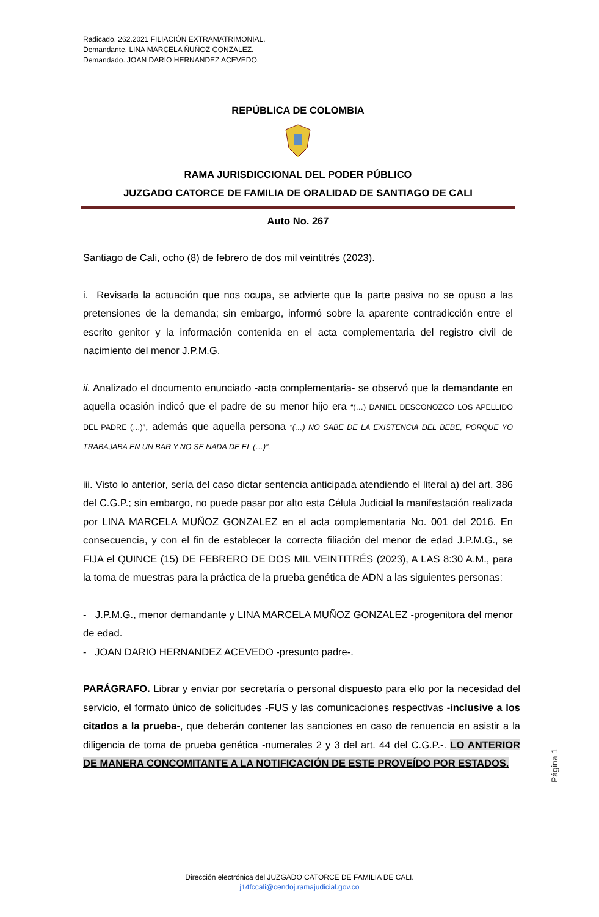Radicado. 262.2021 FILIACIÓN EXTRAMATRIMONIAL.
Demandante. LINA MARCELA ÑUÑOZ GONZALEZ.
Demandado. JOAN DARIO HERNANDEZ ACEVEDO.
REPÚBLICA DE COLOMBIA
RAMA JURISDICCIONAL DEL PODER PÚBLICO
JUZGADO CATORCE DE FAMILIA DE ORALIDAD DE SANTIAGO DE CALI
Auto No. 267
Santiago de Cali, ocho (8) de febrero de dos mil veintitrés (2023).
i. Revisada la actuación que nos ocupa, se advierte que la parte pasiva no se opuso a las pretensiones de la demanda; sin embargo, informó sobre la aparente contradicción entre el escrito genitor y la información contenida en el acta complementaria del registro civil de nacimiento del menor J.P.M.G.
ii. Analizado el documento enunciado -acta complementaria- se observó que la demandante en aquella ocasión indicó que el padre de su menor hijo era “(…) DANIEL DESCONOZCO LOS APELLIDO DEL PADRE (…)”, además que aquella persona “(…) NO SABE DE LA EXISTENCIA DEL BEBE, PORQUE YO TRABAJABA EN UN BAR Y NO SE NADA DE EL (…)”.
iii. Visto lo anterior, sería del caso dictar sentencia anticipada atendiendo el literal a) del art. 386 del C.G.P.; sin embargo, no puede pasar por alto esta Célula Judicial la manifestación realizada por LINA MARCELA MUÑOZ GONZALEZ en el acta complementaria No. 001 del 2016. En consecuencia, y con el fin de establecer la correcta filiación del menor de edad J.P.M.G., se FIJA el QUINCE (15) DE FEBRERO DE DOS MIL VEINTITRÉS (2023), A LAS 8:30 A.M., para la toma de muestras para la práctica de la prueba genética de ADN a las siguientes personas:
- J.P.M.G., menor demandante y LINA MARCELA MUÑOZ GONZALEZ -progenitora del menor de edad.
- JOAN DARIO HERNANDEZ ACEVEDO -presunto padre-.
PARÁGRAFO. Librar y enviar por secretaría o personal dispuesto para ello por la necesidad del servicio, el formato único de solicitudes -FUS y las comunicaciones respectivas -inclusive a los citados a la prueba-, que deberán contener las sanciones en caso de renuencia en asistir a la diligencia de toma de prueba genética -numerales 2 y 3 del art. 44 del C.G.P.-. LO ANTERIOR DE MANERA CONCOMITANTE A LA NOTIFICACIÓN DE ESTE PROVEÍDO POR ESTADOS.
Página 1
Dirección electrónica del JUZGADO CATORCE DE FAMILIA DE CALI.
j14fccali@cendoj.ramajudicial.gov.co